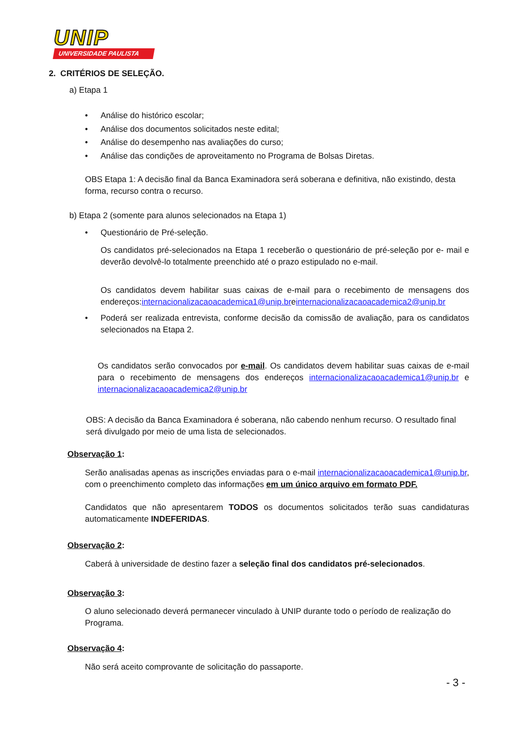UNIP
UNIVERSIDADE PAULISTA
2. CRITÉRIOS DE SELEÇÃO.
a) Etapa 1
• Análise do histórico escolar;
• Análise dos documentos solicitados neste edital;
• Análise do desempenho nas avaliações do curso;
• Análise das condições de aproveitamento no Programa de Bolsas Diretas.
OBS Etapa 1: A decisão final da Banca Examinadora será soberana e definitiva, não existindo, desta forma, recurso contra o recurso.
b) Etapa 2 (somente para alunos selecionados na Etapa 1)
• Questionário de Pré-seleção.
Os candidatos pré-selecionados na Etapa 1 receberão o questionário de pré-seleção por e- mail e deverão devolvê-lo totalmente preenchido até o prazo estipulado no e-mail.
Os candidatos devem habilitar suas caixas de e-mail para o recebimento de mensagens dos endereços:internacionalizacaoacademica1@unip.breinternacionalizacaoacademica2@unip.br
•
Poderá ser realizada entrevista, conforme decisão da comissão de avaliação, para os candidatos selecionados na Etapa 2.
Os candidatos serão convocados por e-mail. Os candidatos devem habilitar suas caixas de e-mail para o recebimento de mensagens dos endereços internacionalizacaoacademica1@unip.br e internacionalizacaoacademica2@unip.br
OBS: A decisão da Banca Examinadora é soberana, não cabendo nenhum recurso. O resultado final será divulgado por meio de uma lista de selecionados.
Observação 1:
Serão analisadas apenas as inscrições enviadas para o e-mail internacionalizacaoacademica1@unip.br, com o preenchimento completo das informações em um único arquivo em formato PDF.
Candidatos que não apresentarem TODOS os documentos solicitados terão suas candidaturas automaticamente INDEFERIDAS.
Observação 2:
Caberá à universidade de destino fazer a seleção final dos candidatos pré-selecionados.
Observação 3:
O aluno selecionado deverá permanecer vinculado à UNIP durante todo o período de realização do Programa.
Observação 4:
Não será aceito comprovante de solicitação do passaporte.
- 3 -